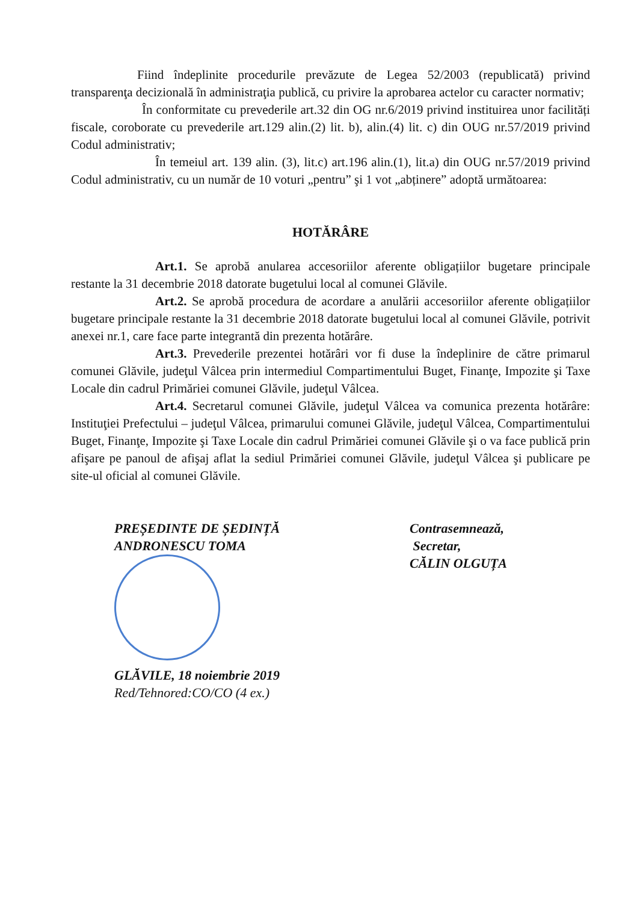Fiind îndeplinite procedurile prevăzute de Legea 52/2003 (republicată) privind transparenţa decizională în administraţia publică, cu privire la aprobarea actelor cu caracter normativ;
În conformitate cu prevederile art.32 din OG nr.6/2019 privind instituirea unor facilități fiscale, coroborate cu prevederile art.129 alin.(2) lit. b), alin.(4) lit. c) din OUG nr.57/2019 privind Codul administrativ;
În temeiul art. 139 alin. (3), lit.c) art.196 alin.(1), lit.a) din OUG nr.57/2019 privind Codul administrativ, cu un număr de 10 voturi „pentru” şi 1 vot „abținere” adoptă următoarea:
HOTĂRÂRE
Art.1. Se aprobă anularea accesoriilor aferente obligațiilor bugetare principale restante la 31 decembrie 2018 datorate bugetului local al comunei Glăvile.
Art.2. Se aprobă procedura de acordare a anulării accesoriilor aferente obligațiilor bugetare principale restante la 31 decembrie 2018 datorate bugetului local al comunei Glăvile, potrivit anexei nr.1, care face parte integrantă din prezenta hotărâre.
Art.3. Prevederile prezentei hotărâri vor fi duse la îndeplinire de către primarul comunei Glăvile, judeţul Vâlcea prin intermediul Compartimentului Buget, Finanţe, Impozite şi Taxe Locale din cadrul Primăriei comunei Glăvile, judeţul Vâlcea.
Art.4. Secretarul comunei Glăvile, judeţul Vâlcea va comunica prezenta hotărâre: Instituţiei Prefectului – judeţul Vâlcea, primarului comunei Glăvile, judeţul Vâlcea, Compartimentului Buget, Finanţe, Impozite şi Taxe Locale din cadrul Primăriei comunei Glăvile şi o va face publică prin afişare pe panoul de afişaj aflat la sediul Primăriei comunei Glăvile, judeţul Vâlcea şi publicare pe site-ul oficial al comunei Glăvile.
PREȘEDINTE DE ȘEDINȚĂ
ANDRONESCU TOMA
GLĂVILE, 18 noiembrie 2019
Red/Tehnored:CO/CO (4 ex.)
Contrasemnează,
Secretar,
CĂLIN OLGUȚA